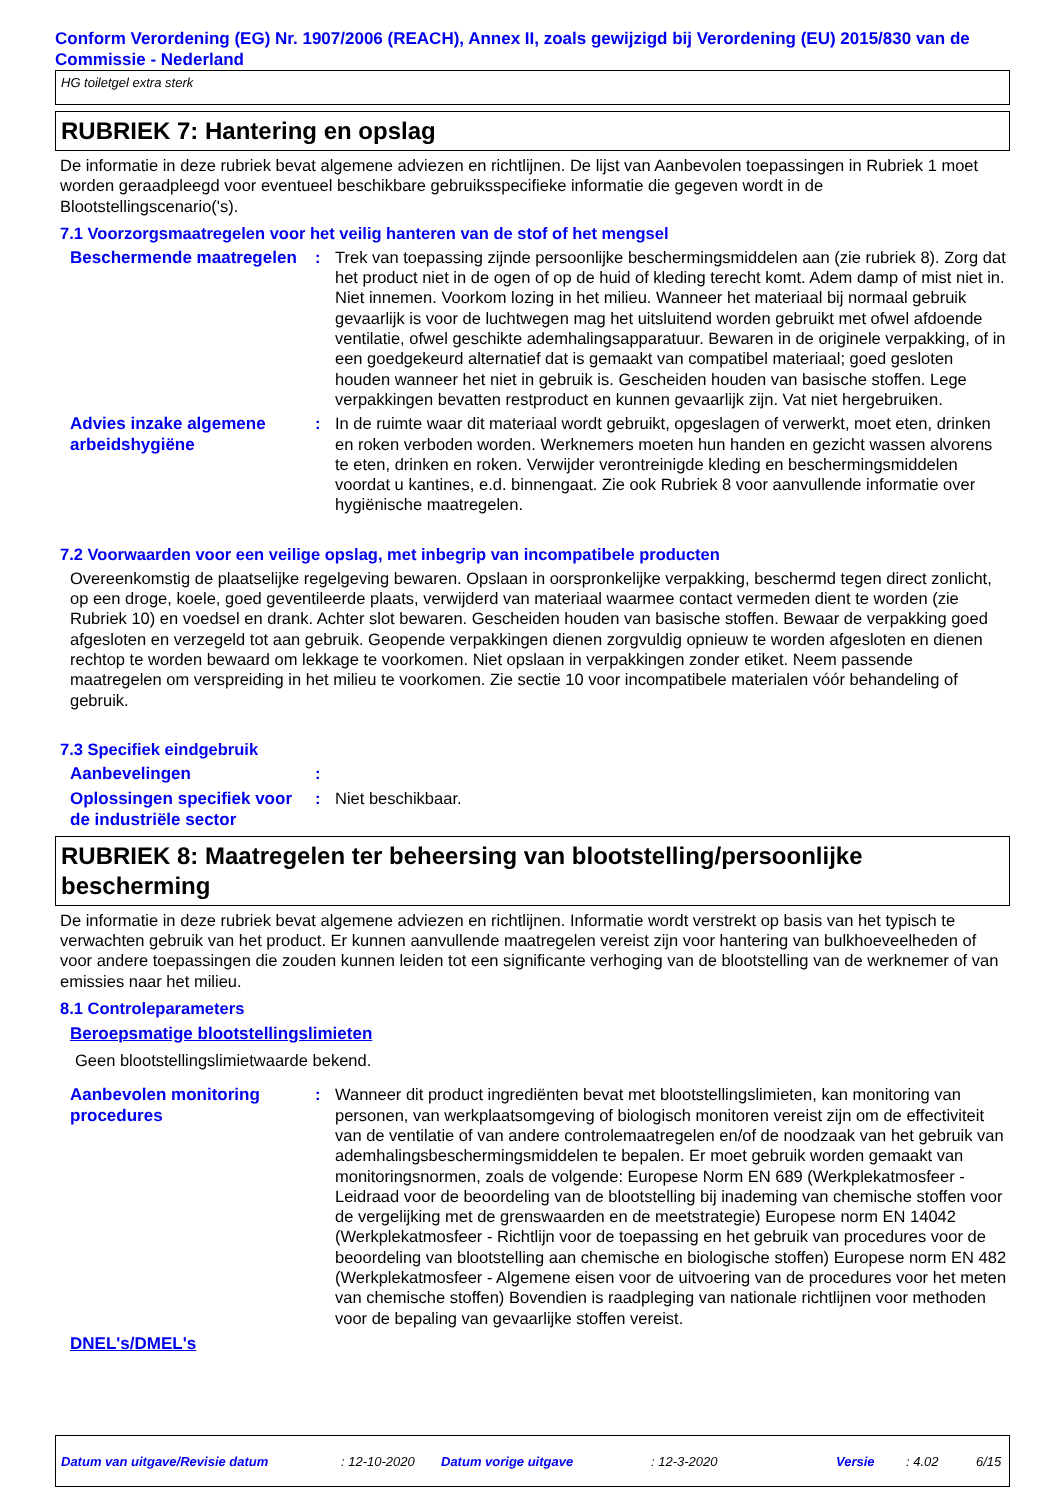Conform Verordening (EG) Nr. 1907/2006 (REACH), Annex II, zoals gewijzigd bij Verordening (EU) 2015/830 van de Commissie - Nederland
HG toiletgel extra sterk
RUBRIEK 7: Hantering en opslag
De informatie in deze rubriek bevat algemene adviezen en richtlijnen. De lijst van Aanbevolen toepassingen in Rubriek 1 moet worden geraadpleegd voor eventueel beschikbare gebruiksspecifieke informatie die gegeven wordt in de Blootstellingscenario('s).
7.1 Voorzorgsmaatregelen voor het veilig hanteren van de stof of het mengsel
Beschermende maatregelen
: Trek van toepassing zijnde persoonlijke beschermingsmiddelen aan (zie rubriek 8). Zorg dat het product niet in de ogen of op de huid of kleding terecht komt. Adem damp of mist niet in. Niet innemen. Voorkom lozing in het milieu. Wanneer het materiaal bij normaal gebruik gevaarlijk is voor de luchtwegen mag het uitsluitend worden gebruikt met ofwel afdoende ventilatie, ofwel geschikte ademhalingsapparatuur. Bewaren in de originele verpakking, of in een goedgekeurd alternatief dat is gemaakt van compatibel materiaal; goed gesloten houden wanneer het niet in gebruik is. Gescheiden houden van basische stoffen. Lege verpakkingen bevatten restproduct en kunnen gevaarlijk zijn. Vat niet hergebruiken.
Advies inzake algemene arbeidshygiëne
: In de ruimte waar dit materiaal wordt gebruikt, opgeslagen of verwerkt, moet eten, drinken en roken verboden worden. Werknemers moeten hun handen en gezicht wassen alvorens te eten, drinken en roken. Verwijder verontreinigde kleding en beschermingsmiddelen voordat u kantines, e.d. binnengaat. Zie ook Rubriek 8 voor aanvullende informatie over hygiënische maatregelen.
7.2 Voorwaarden voor een veilige opslag, met inbegrip van incompatibele producten
Overeenkomstig de plaatselijke regelgeving bewaren. Opslaan in oorspronkelijke verpakking, beschermd tegen direct zonlicht, op een droge, koele, goed geventileerde plaats, verwijderd van materiaal waarmee contact vermeden dient te worden (zie Rubriek 10) en voedsel en drank. Achter slot bewaren. Gescheiden houden van basische stoffen. Bewaar de verpakking goed afgesloten en verzegeld tot aan gebruik. Geopende verpakkingen dienen zorgvuldig opnieuw te worden afgesloten en dienen rechtop te worden bewaard om lekkage te voorkomen. Niet opslaan in verpakkingen zonder etiket. Neem passende maatregelen om verspreiding in het milieu te voorkomen. Zie sectie 10 voor incompatibele materialen vóór behandeling of gebruik.
7.3 Specifiek eindgebruik
Aanbevelingen
:
Oplossingen specifiek voor de industriële sector
: Niet beschikbaar.
RUBRIEK 8: Maatregelen ter beheersing van blootstelling/persoonlijke bescherming
De informatie in deze rubriek bevat algemene adviezen en richtlijnen. Informatie wordt verstrekt op basis van het typisch te verwachten gebruik van het product. Er kunnen aanvullende maatregelen vereist zijn voor hantering van bulkhoeveelheden of voor andere toepassingen die zouden kunnen leiden tot een significante verhoging van de blootstelling van de werknemer of van emissies naar het milieu.
8.1 Controleparameters
Beroepsmatige blootstellingslimieten
Geen blootstellingslimietwaarde bekend.
Aanbevolen monitoring procedures
: Wanneer dit product ingrediënten bevat met blootstellingslimieten, kan monitoring van personen, van werkplaatsomgeving of biologisch monitoren vereist zijn om de effectiviteit van de ventilatie of van andere controlemaatregelen en/of de noodzaak van het gebruik van ademhalingsbeschermingsmiddelen te bepalen. Er moet gebruik worden gemaakt van monitoringsnormen, zoals de volgende: Europese Norm EN 689 (Werkplekatmosfeer - Leidraad voor de beoordeling van de blootstelling bij inademing van chemische stoffen voor de vergelijking met de grenswaarden en de meetstrategie) Europese norm EN 14042 (Werkplekatmosfeer - Richtlijn voor de toepassing en het gebruik van procedures voor de beoordeling van blootstelling aan chemische en biologische stoffen) Europese norm EN 482 (Werkplekatmosfeer - Algemene eisen voor de uitvoering van de procedures voor het meten van chemische stoffen) Bovendien is raadpleging van nationale richtlijnen voor methoden voor de bepaling van gevaarlijke stoffen vereist.
DNEL's/DMEL's
Datum van uitgave/Revisie datum: 12-10-2020 Datum vorige uitgave: 12-3-2020 Versie: 4.02 6/15